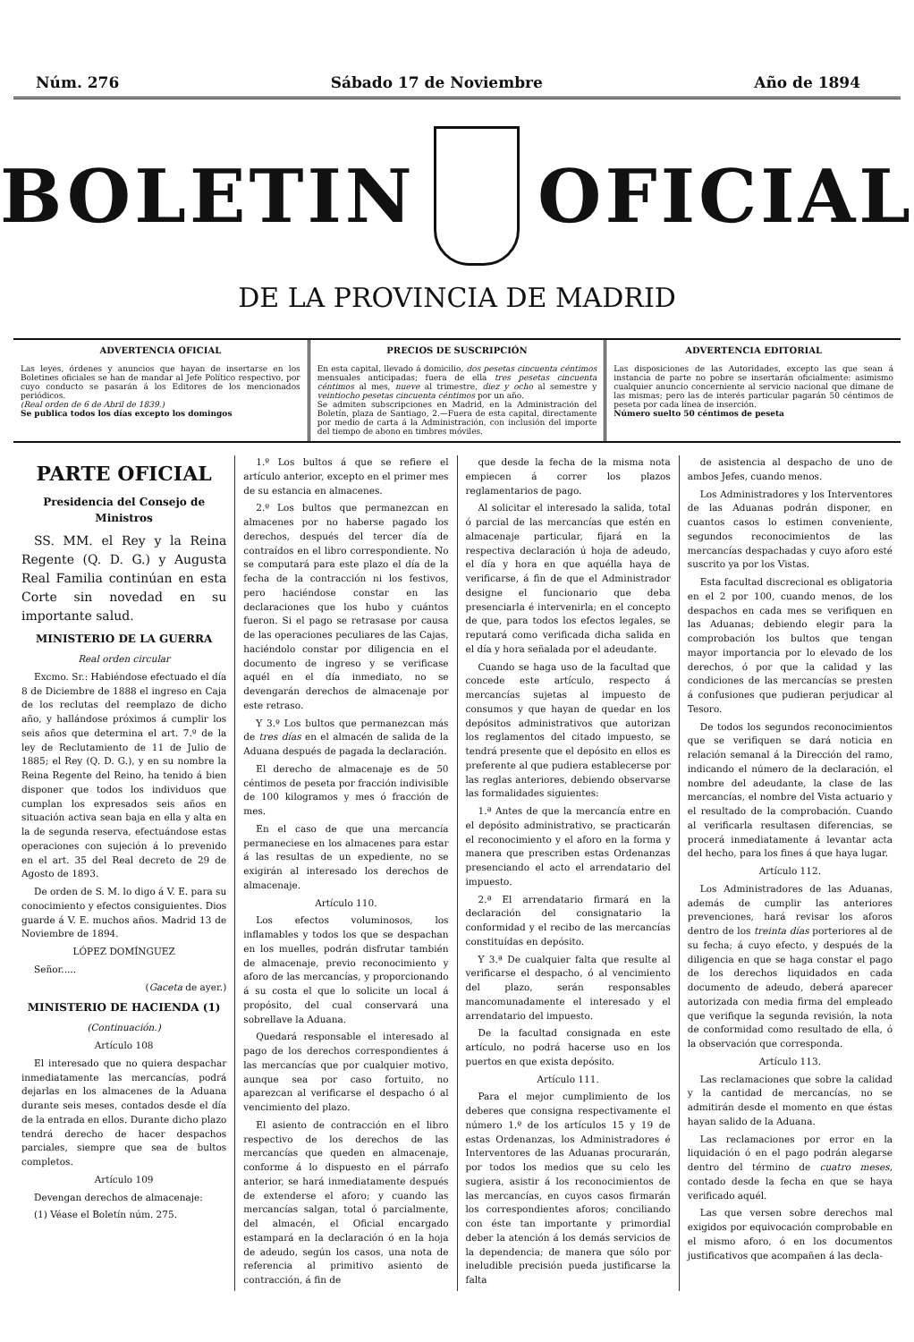Núm. 276 Sábado 17 de Noviembre Año de 1894
BOLETIN OFICIAL
DE LA PROVINCIA DE MADRID
ADVERTENCIA OFICIAL
Las leyes, órdenes y anuncios que hayan de insertarse en los Boletines oficiales se han de mandar al Jefe Político respectivo, por cuyo conducto se pasarán á los Editores de los mencionados periódicos.
(Real orden de 6 de Abril de 1839.)
Se publica todos los días excepto los domingos
PRECIOS DE SUSCRIPCIÓN
En esta capital, llevado á domicilio, dos pesetas cincuenta céntimos mensuales anticipadas; fuera de ella tres pesetas cincuenta céntimos al mes, nueve al trimestre, diez y ocho al semestre y veintiocho pesetas cincuenta céntimos por un año.
Se admiten subscripciones en Madrid, en la Administración del Boletín, plaza de Santiago, 2.—Fuera de esta capital, directamente por medio de carta á la Administración, con inclusión del importe del tiempo de abono en timbres móviles.
ADVERTENCIA EDITORIAL
Las disposiciones de las Autoridades, excepto las que sean á instancia de parte no pobre se insertarán oficialmente: asimismo cualquier anuncio concerniente al servicio nacional que dimane de las mismas; pero las de interés particular pagarán 50 céntimos de peseta por cada línea de inserción.
Número suelto 50 céntimos de peseta
PARTE OFICIAL
Presidencia del Consejo de Ministros
SS. MM. el Rey y la Reina Regente (Q. D. G.) y Augusta Real Familia continúan en esta Corte sin novedad en su importante salud.
MINISTERIO DE LA GUERRA
Real orden circular
Excmo. Sr.: Habiéndose efectuado el día 8 de Diciembre de 1888 el ingreso en Caja de los reclutas del reemplazo de dicho año, y hallándose próximos á cumplir los seis años que determina el art. 7.º de la ley de Reclutamiento de 11 de Julio de 1885; el Rey (Q. D. G.), y en su nombre la Reina Regente del Reino, ha tenido á bien disponer que todos los individuos que cumplan los expresados seis años en situación activa sean baja en ella y alta en la de segunda reserva, efectuándose estas operaciones con sujeción á lo prevenido en el art. 35 del Real decreto de 29 de Agosto de 1893.
De orden de S. M. lo digo á V. E. para su conocimiento y efectos consiguientes. Dios guarde á V. E. muchos años. Madrid 13 de Noviembre de 1894.
LÓPEZ DOMÍNGUEZ
Señor.....
(Gaceta de ayer.)
MINISTERIO DE HACIENDA (1)
(Continuación.)
Artículo 108
El interesado que no quiera despachar inmediatamente las mercancías, podrá dejarlas en los almacenes de la Aduana durante seis meses, contados desde el día de la entrada en ellos. Durante dicho plazo tendrá derecho de hacer despachos parciales, siempre que sea de bultos completos.
Artículo 109
Devengan derechos de almacenaje:
(1) Véase el Boletín núm. 275.
1.º Los bultos á que se refiere el artículo anterior, excepto en el primer mes de su estancia en almacenes.
2.º Los bultos que permanezcan en almacenes por no haberse pagado los derechos, después del tercer día de contraídos en el libro correspondiente. No se computará para este plazo el día de la fecha de la contracción ni los festivos, pero haciéndose constar en las declaraciones que los hubo y cuántos fueron. Si el pago se retrasase por causa de las operaciones peculiares de las Cajas, haciéndolo constar por diligencia en el documento de ingreso y se verificase aquél en el día inmediato, no se devengarán derechos de almacenaje por este retraso.
Y 3.º Los bultos que permanezcan más de tres días en el almacén de salida de la Aduana después de pagada la declaración.
El derecho de almacenaje es de 50 céntimos de peseta por fracción indivisible de 100 kilogramos y mes ó fracción de mes.
En el caso de que una mercancía permaneciese en los almacenes para estar á las resultas de un expediente, no se exigirán al interesado los derechos de almacenaje.
Artículo 110.
Los efectos voluminosos, los inflamables y todos los que se despachan en los muelles, podrán disfrutar también de almacenaje, previo reconocimiento y aforo de las mercancías, y proporcionando á su costa el que lo solicite un local á propósito, del cual conservará una sobrellave la Aduana.
Quedará responsable el interesado al pago de los derechos correspondientes á las mercancías que por cualquier motivo, aunque sea por caso fortuito, no aparezcan al verificarse el despacho ó al vencimiento del plazo.
El asiento de contracción en el libro respectivo de los derechos de las mercancías que queden en almacenaje, conforme á lo dispuesto en el párrafo anterior, se hará inmediatamente después de extenderse el aforo; y cuando las mercancías salgan, total ó parcialmente, del almacén, el Oficial encargado estampará en la declaración ó en la hoja de adeudo, según los casos, una nota de referencia al primitivo asiento de contracción, á fin de
que desde la fecha de la misma nota empiecen á correr los plazos reglamentarios de pago.
Al solicitar el interesado la salida, total ó parcial de las mercancías que estén en almacenaje particular, fijará en la respectiva declaración ú hoja de adeudo, el día y hora en que aquélla haya de verificarse, á fin de que el Administrador designe el funcionario que deba presenciarla é intervenirla; en el concepto de que, para todos los efectos legales, se reputará como verificada dicha salida en el día y hora señalada por el adeudante.
Cuando se haga uso de la facultad que concede este artículo, respecto á mercancías sujetas al impuesto de consumos y que hayan de quedar en los depósitos administrativos que autorizan los reglamentos del citado impuesto, se tendrá presente que el depósito en ellos es preferente al que pudiera establecerse por las reglas anteriores, debiendo observarse las formalidades siguientes:
1.ª Antes de que la mercancía entre en el depósito administrativo, se practicarán el reconocimiento y el aforo en la forma y manera que prescriben estas Ordenanzas presenciando el acto el arrendatario del impuesto.
2.ª El arrendatario firmará en la declaración del consignatario la conformidad y el recibo de las mercancías constituídas en depósito.
Y 3.ª De cualquier falta que resulte al verificarse el despacho, ó al vencimiento del plazo, serán responsables mancomunadamente el interesado y el arrendatario del impuesto.
De la facultad consignada en este artículo, no podrá hacerse uso en los puertos en que exista depósito.
Artículo 111.
Para el mejor cumplimiento de los deberes que consigna respectivamente el número 1.º de los artículos 15 y 19 de estas Ordenanzas, los Administradores é Interventores de las Aduanas procurarán, por todos los medios que su celo les sugiera, asistir á los reconocimientos de las mercancías, en cuyos casos firmarán los correspondientes aforos; conciliando con éste tan importante y primordial deber la atención á los demás servicios de la dependencia; de manera que sólo por ineludible precisión pueda justificarse la falta
de asistencia al despacho de uno de ambos Jefes, cuando menos.
Los Administradores y los Interventores de las Aduanas podrán disponer, en cuantos casos lo estimen conveniente, segundos reconocimientos de las mercancías despachadas y cuyo aforo esté suscrito ya por los Vistas.
Esta facultad discrecional es obligatoria en el 2 por 100, cuando menos, de los despachos en cada mes se verifiquen en las Aduanas; debiendo elegir para la comprobación los bultos que tengan mayor importancia por lo elevado de los derechos, ó por que la calidad y las condiciones de las mercancías se presten á confusiones que pudieran perjudicar al Tesoro.
De todos los segundos reconocimientos que se verifiquen se dará noticia en relación semanal á la Dirección del ramo, indicando el número de la declaración, el nombre del adeudante, la clase de las mercancías, el nombre del Vista actuario y el resultado de la comprobación. Cuando al verificarla resultasen diferencias, se procerá inmediatamente á levantar acta del hecho, para los fines á que haya lugar.
Artículo 112.
Los Administradores de las Aduanas, además de cumplir las anteriores prevenciones, hará revisar los aforos dentro de los treinta días porteriores al de su fecha; á cuyo efecto, y después de la diligencia en que se haga constar el pago de los derechos liquidados en cada documento de adeudo, deberá aparecer autorizada con media firma del empleado que verifique la segunda revisión, la nota de conformidad como resultado de ella, ó la observación que corresponda.
Artículo 113.
Las reclamaciones que sobre la calidad y la cantidad de mercancías, no se admitirán desde el momento en que éstas hayan salido de la Aduana.
Las reclamaciones por error en la liquidación ó en el pago podrán alegarse dentro del término de cuatro meses, contado desde la fecha en que se haya verificado aquél.
Las que versen sobre derechos mal exigidos por equivocación comprobable en el mismo aforo, ó en los documentos justificativos que acompañen á las decla-